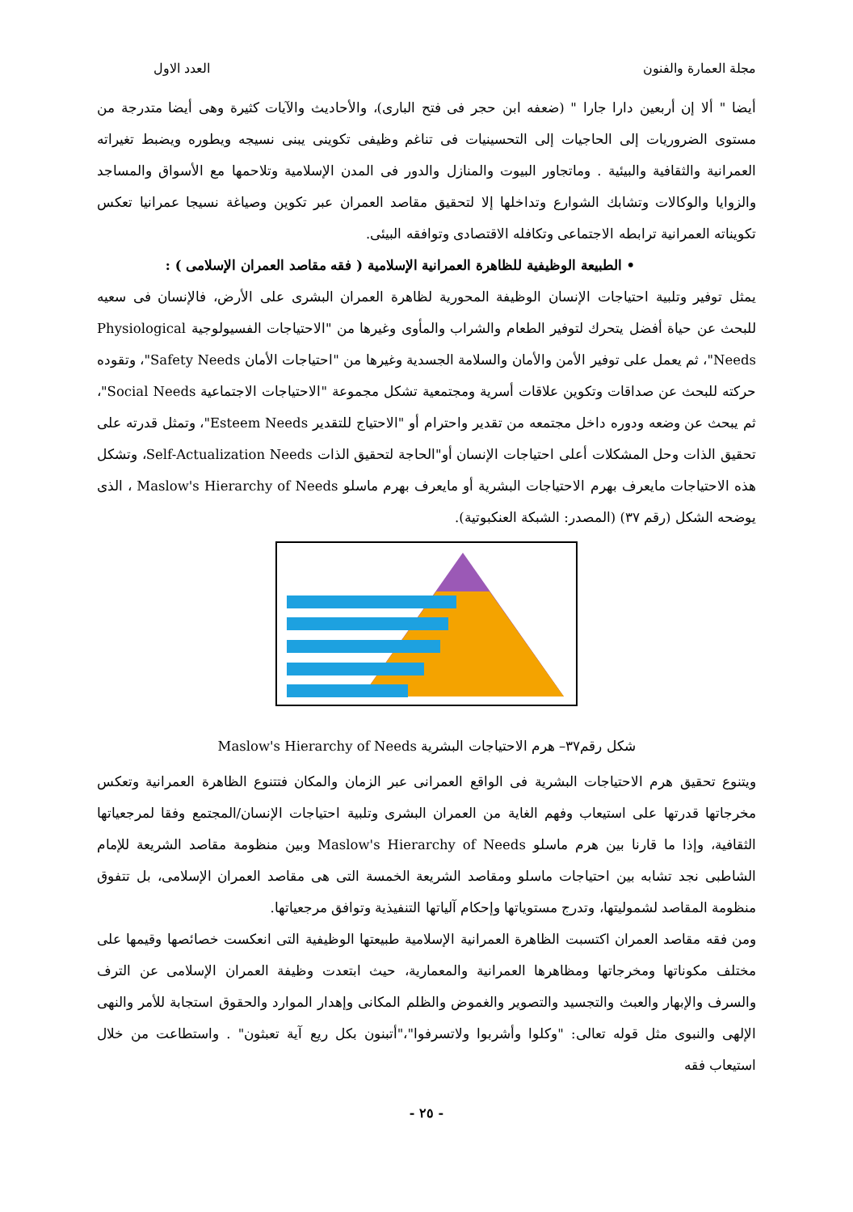مجلة العمارة والفنون العدد الاول
أيضا " ألا إن أربعين دارا جارا " (ضعفه ابن حجر فى فتح البارى)، والأحاديث والآيات كثيرة وهى أيضا متدرجة من مستوى الضروريات إلى الحاجيات إلى التحسينيات فى تناغم وظيفى تكوينى يبنى نسيجه ويطوره ويضبط تغيراته العمرانية والثقافية والبيئية . وماتجاور البيوت والمنازل والدور فى المدن الإسلامية وتلاحمها مع الأسواق والمساجد والزوايا والوكالات وتشابك الشوارع وتداخلها إلا لتحقيق مقاصد العمران عبر تكوين وصياغة نسيجا عمرانيا تعكس تكويناته العمرانية ترابطه الاجتماعى وتكافله الاقتصادى وتوافقه البيئى.
• الطبيعة الوظيفية للظاهرة العمرانية الإسلامية ( فقه مقاصد العمران الإسلامى ) :
يمثل توفير وتلبية احتياجات الإنسان الوظيفة المحورية لظاهرة العمران البشرى على الأرض، فالإنسان فى سعيه للبحث عن حياة أفضل يتحرك لتوفير الطعام والشراب والمأوى وغيرها من "الاحتياجات الفسيولوجية Physiological Needs"، ثم يعمل على توفير الأمن والأمان والسلامة الجسدية وغيرها من "احتياجات الأمان Safety Needs"، وتقوده حركته للبحث عن صداقات وتكوين علاقات أسرية ومجتمعية تشكل مجموعة "الاحتياجات الاجتماعية Social Needs"، ثم يبحث عن وضعه ودوره داخل مجتمعه من تقدير واحترام أو "الاحتياج للتقدير Esteem Needs"، وتمثل قدرته على تحقيق الذات وحل المشكلات أعلى احتياجات الإنسان أو"الحاجة لتحقيق الذات Self-Actualization Needs، وتشكل هذه الاحتياجات مايعرف بهرم الاحتياجات البشرية أو مايعرف بهرم ماسلو Maslow's Hierarchy of Needs ، الذى يوضحه الشكل (رقم ٣٧) (المصدر: الشبكة العنكبوتية).
شكل رقم٣٧– هرم الاحتياجات البشرية Maslow's Hierarchy of Needs
ويتنوع تحقيق هرم الاحتياجات البشرية فى الواقع العمرانى عبر الزمان والمكان فتتنوع الظاهرة العمرانية وتعكس مخرجاتها قدرتها على استيعاب وفهم الغاية من العمران البشرى وتلبية احتياجات الإنسان/المجتمع وفقا لمرجعياتها الثقافية، وإذا ما قارنا بين هرم ماسلو Maslow's Hierarchy of Needs وبين منظومة مقاصد الشريعة للإمام الشاطبى نجد تشابه بين احتياجات ماسلو ومقاصد الشريعة الخمسة التى هى مقاصد العمران الإسلامى، بل تتفوق منظومة المقاصد لشموليتها، وتدرج مستوياتها وإحكام آلياتها التنفيذية وتوافق مرجعياتها.
ومن فقه مقاصد العمران اكتسبت الظاهرة العمرانية الإسلامية طبيعتها الوظيفية التى انعكست خصائصها وقيمها على مختلف مكوناتها ومخرجاتها ومظاهرها العمرانية والمعمارية، حيث ابتعدت وظيفة العمران الإسلامى عن الترف والسرف والإبهار والعبث والتجسيد والتصوير والغموض والظلم المكانى وإهدار الموارد والحقوق استجابة للأمر والنهى الإلهى والنبوى مثل قوله تعالى: "وكلوا وأشربوا ولاتسرفوا"،"أتبنون بكل ريع آية تعبثون" . واستطاعت من خلال استيعاب فقه
- ٢٥ -